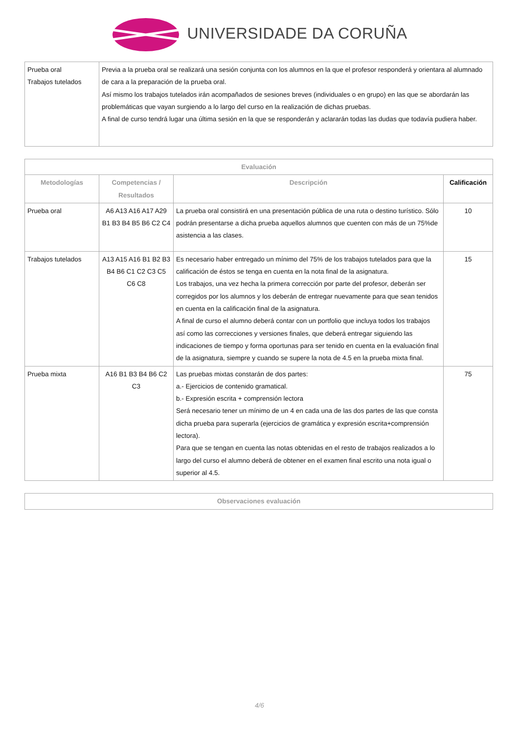UNIVERSIDADE DA CORUÑA
| Prueba oral Trabajos tutelados | Previa a la prueba oral se realizará una sesión conjunta con los alumnos en la que el profesor responderá y orientara al alumnado de cara a la preparación de la prueba oral. Así mismo los trabajos tutelados irán acompañados de sesiones breves (individuales o en grupo) en las que se abordarán las problemáticas que vayan surgiendo a lo largo del curso en la realización de dichas pruebas. A final de curso tendrá lugar una última sesión en la que se responderán y aclararán todas las dudas que todavía pudiera haber. |
| Evaluación | | | |
| --- | --- | --- | --- |
| Metodologías | Competencias / Resultados | Descripción | Calificación |
| Prueba oral | A6 A13 A16 A17 A29 B1 B3 B4 B5 B6 C2 C4 | La prueba oral consistirá en una presentación pública de una ruta o destino turístico. Sólo podrán presentarse a dicha prueba aquellos alumnos que cuenten con más de un 75%de asistencia a las clases. | 10 |
| Trabajos tutelados | A13 A15 A16 B1 B2 B3 B4 B6 C1 C2 C3 C5 C6 C8 | Es necesario haber entregado un mínimo del 75% de los trabajos tutelados para que la calificación de éstos se tenga en cuenta en la nota final de la asignatura. Los trabajos, una vez hecha la primera corrección por parte del profesor, deberán ser corregidos por los alumnos y los deberán de entregar nuevamente para que sean tenidos en cuenta en la calificación final de la asignatura. A final de curso el alumno deberá contar con un portfolio que incluya todos los trabajos así como las correcciones y versiones finales, que deberá entregar siguiendo las indicaciones de tiempo y forma oportunas para ser tenido en cuenta en la evaluación final de la asignatura, siempre y cuando se supere la nota de 4.5 en la prueba mixta final. | 15 |
| Prueba mixta | A16 B1 B3 B4 B6 C2 C3 | Las pruebas mixtas constarán de dos partes: a.- Ejercicios de contenido gramatical. b.- Expresión escrita + comprensión lectora Será necesario tener un mínimo de un 4 en cada una de las dos partes de las que consta dicha prueba para superarla (ejercicios de gramática y expresión escrita+comprensión lectora). Para que se tengan en cuenta las notas obtenidas en el resto de trabajos realizados a lo largo del curso el alumno deberá de obtener en el examen final escrito una nota igual o superior al 4.5. | 75 |
| Observaciones evaluación |
| --- |
4/6